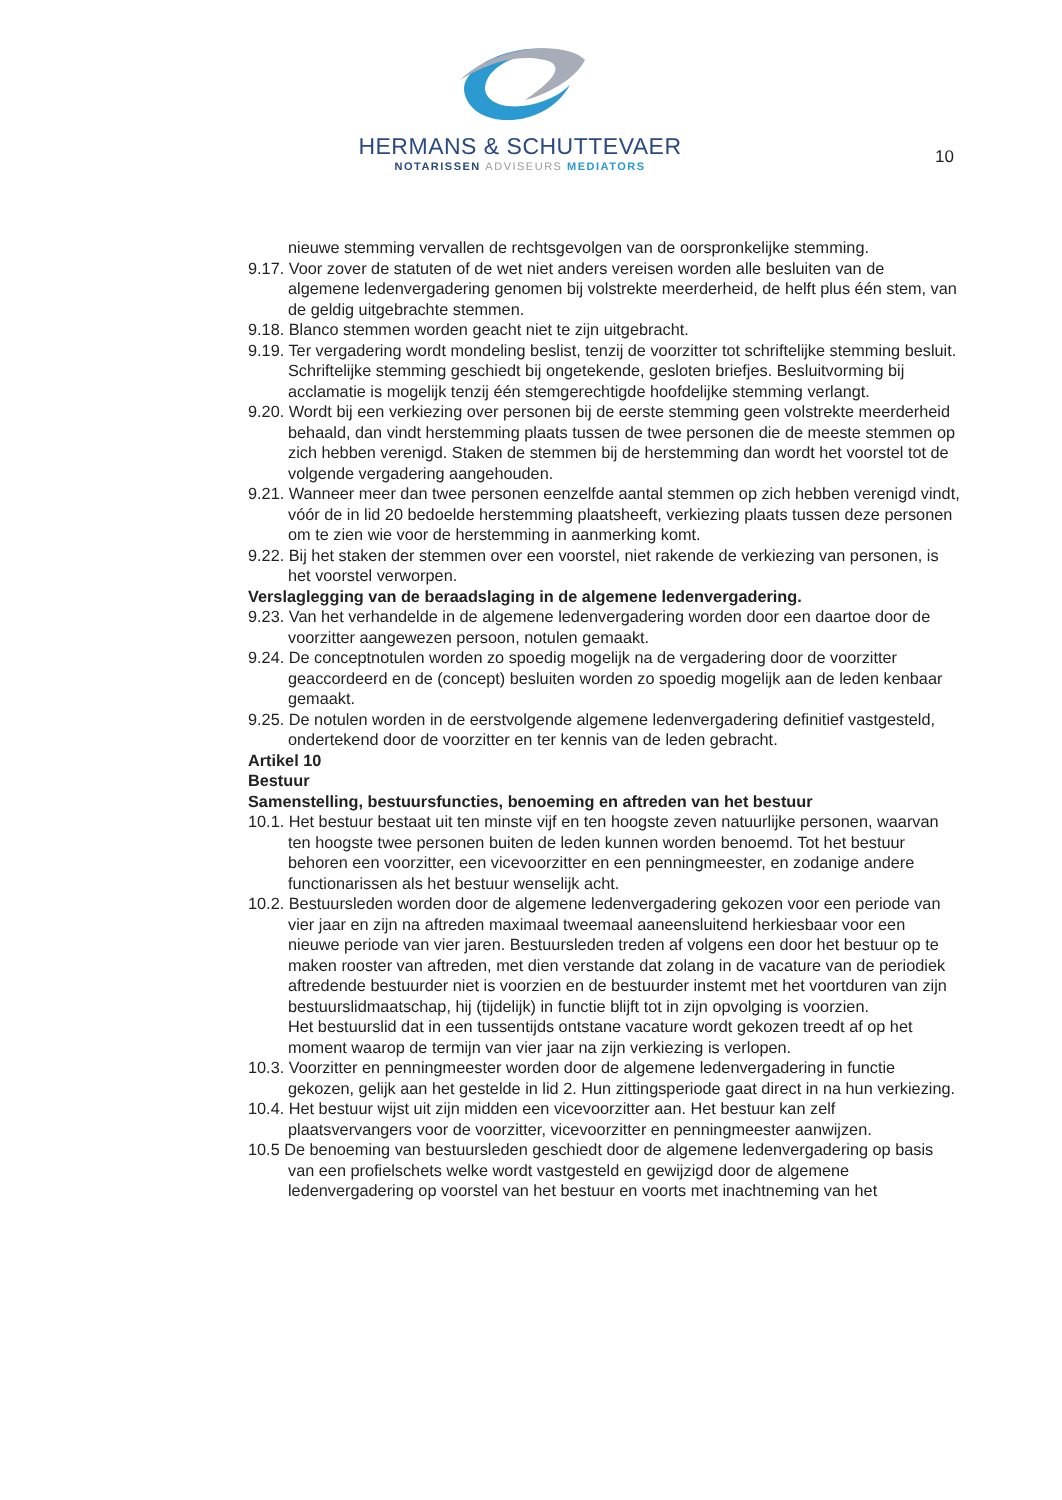HERMANS & SCHUTTEVAER
NOTARISSEN ADVISEURS MEDIATORS
10
nieuwe stemming vervallen de rechtsgevolgen van de oorspronkelijke stemming.
9.17. Voor zover de statuten of de wet niet anders vereisen worden alle besluiten van de algemene ledenvergadering genomen bij volstrekte meerderheid, de helft plus één stem, van de geldig uitgebrachte stemmen.
9.18. Blanco stemmen worden geacht niet te zijn uitgebracht.
9.19. Ter vergadering wordt mondeling beslist, tenzij de voorzitter tot schriftelijke stemming besluit. Schriftelijke stemming geschiedt bij ongetekende, gesloten briefjes. Besluitvorming bij acclamatie is mogelijk tenzij één stemgerechtigde hoofdelijke stemming verlangt.
9.20. Wordt bij een verkiezing over personen bij de eerste stemming geen volstrekte meerderheid behaald, dan vindt herstemming plaats tussen de twee personen die de meeste stemmen op zich hebben verenigd. Staken de stemmen bij de herstemming dan wordt het voorstel tot de volgende vergadering aangehouden.
9.21. Wanneer meer dan twee personen eenzelfde aantal stemmen op zich hebben verenigd vindt, vóór de in lid 20 bedoelde herstemming plaatsheeft, verkiezing plaats tussen deze personen om te zien wie voor de herstemming in aanmerking komt.
9.22. Bij het staken der stemmen over een voorstel, niet rakende de verkiezing van personen, is het voorstel verworpen.
Verslaglegging van de beraadslaging in de algemene ledenvergadering.
9.23. Van het verhandelde in de algemene ledenvergadering worden door een daartoe door de voorzitter aangewezen persoon, notulen gemaakt.
9.24. De conceptnotulen worden zo spoedig mogelijk na de vergadering door de voorzitter geaccordeerd en de (concept) besluiten worden zo spoedig mogelijk aan de leden kenbaar gemaakt.
9.25. De notulen worden in de eerstvolgende algemene ledenvergadering definitief vastgesteld, ondertekend door de voorzitter en ter kennis van de leden gebracht.
Artikel 10
Bestuur
Samenstelling, bestuursfuncties, benoeming en aftreden van het bestuur
10.1. Het bestuur bestaat uit ten minste vijf en ten hoogste zeven natuurlijke personen, waarvan ten hoogste twee personen buiten de leden kunnen worden benoemd. Tot het bestuur behoren een voorzitter, een vicevoorzitter en een penningmeester, en zodanige andere functionarissen als het bestuur wenselijk acht.
10.2. Bestuursleden worden door de algemene ledenvergadering gekozen voor een periode van vier jaar en zijn na aftreden maximaal tweemaal aaneensluitend herkiesbaar voor een nieuwe periode van vier jaren. Bestuursleden treden af volgens een door het bestuur op te maken rooster van aftreden, met dien verstande dat zolang in de vacature van de periodiek aftredende bestuurder niet is voorzien en de bestuurder instemt met het voortduren van zijn bestuurslidmaatschap, hij (tijdelijk) in functie blijft tot in zijn opvolging is voorzien.
Het bestuurslid dat in een tussentijds ontstane vacature wordt gekozen treedt af op het moment waarop de termijn van vier jaar na zijn verkiezing is verlopen.
10.3. Voorzitter en penningmeester worden door de algemene ledenvergadering in functie gekozen, gelijk aan het gestelde in lid 2. Hun zittingsperiode gaat direct in na hun verkiezing.
10.4. Het bestuur wijst uit zijn midden een vicevoorzitter aan. Het bestuur kan zelf plaatsvervangers voor de voorzitter, vicevoorzitter en penningmeester aanwijzen.
10.5 De benoeming van bestuursleden geschiedt door de algemene ledenvergadering op basis van een profielschets welke wordt vastgesteld en gewijzigd door de algemene ledenvergadering op voorstel van het bestuur en voorts met inachtneming van het